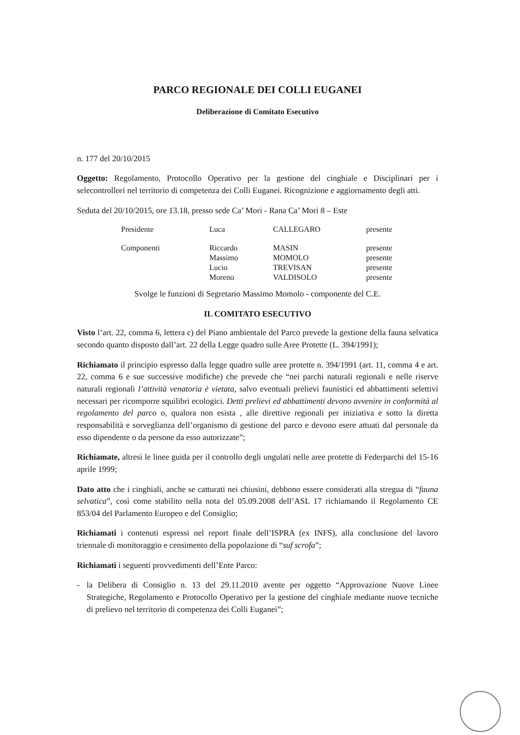PARCO REGIONALE DEI COLLI EUGANEI
Deliberazione di Comitato Esecutivo
n. 177 del 20/10/2015
Oggetto: Regolamento, Protocollo Operativo per la gestione del cinghiale e Disciplinari per i selecontrollori nel territorio di competenza dei Colli Euganei. Ricognizione e aggiornamento degli atti.
Seduta del 20/10/2015, ore 13.18, presso sede Ca’ Mori - Rana Ca’ Mori 8 – Este
| Presidente | Luca | CALLEGARO | presente |
| Componenti | Riccardo | MASIN | presente |
| | Massimo | MOMOLO | presente |
| | Lucio | TREVISAN | presente |
| | Moreno | VALDISOLO | presente |
Svolge le funzioni di Segretario Massimo Momolo - componente del C.E.
IL COMITATO ESECUTIVO
Visto l’art. 22, comma 6, lettera c) del Piano ambientale del Parco prevede la gestione della fauna selvatica secondo quanto disposto dall’art. 22 della Legge quadro sulle Aree Protette (L. 394/1991);
Richiamato il principio espresso dalla legge quadro sulle aree protette n. 394/1991 (art. 11, comma 4 e art. 22, comma 6 e sue successive modifiche) che prevede che “nei parchi naturali regionali e nelle riserve naturali regionali l’attività venatoria è vietata, salvo eventuali prelievi faunistici ed abbattimenti selettivi necessari per ricomporre squilibri ecologici. Detti prelievi ed abbattimenti devono avvenire in conformità al regolamento del parco o, qualora non esista , alle direttive regionali per iniziativa e sotto la diretta responsabilità e sorveglianza dell’organismo di gestione del parco e devono esere attuati dal personale da esso dipendente o da persone da esso autorizzate”;
Richiamate, altresì le linee guida per il controllo degli ungulati nelle aree protette di Federparchi del 15-16 aprile 1999;
Dato atto che i cinghiali, anche se catturati nei chiusini, debbono essere considerati alla stregua di “fauna selvatica”, così come stabilito nella nota del 05.09.2008 dell’ASL 17 richiamando il Regolamento CE 853/04 del Parlamento Europeo e del Consiglio;
Richiamati i contenuti espressi nel report finale dell’ISPRA (ex INFS), alla conclusione del lavoro triennale di monitoraggio e censimento della popolazione di “suf scrofa”;
Richiamati i seguenti provvedimenti dell’Ente Parco:
- la Delibera di Consiglio n. 13 del 29.11.2010 avente per oggetto “Approvazione Nuove Linee Strategiche, Regolamento e Protocollo Operativo per la gestione del cinghiale mediante nuove tecniche di prelievo nel territorio di competenza dei Colli Euganei”;